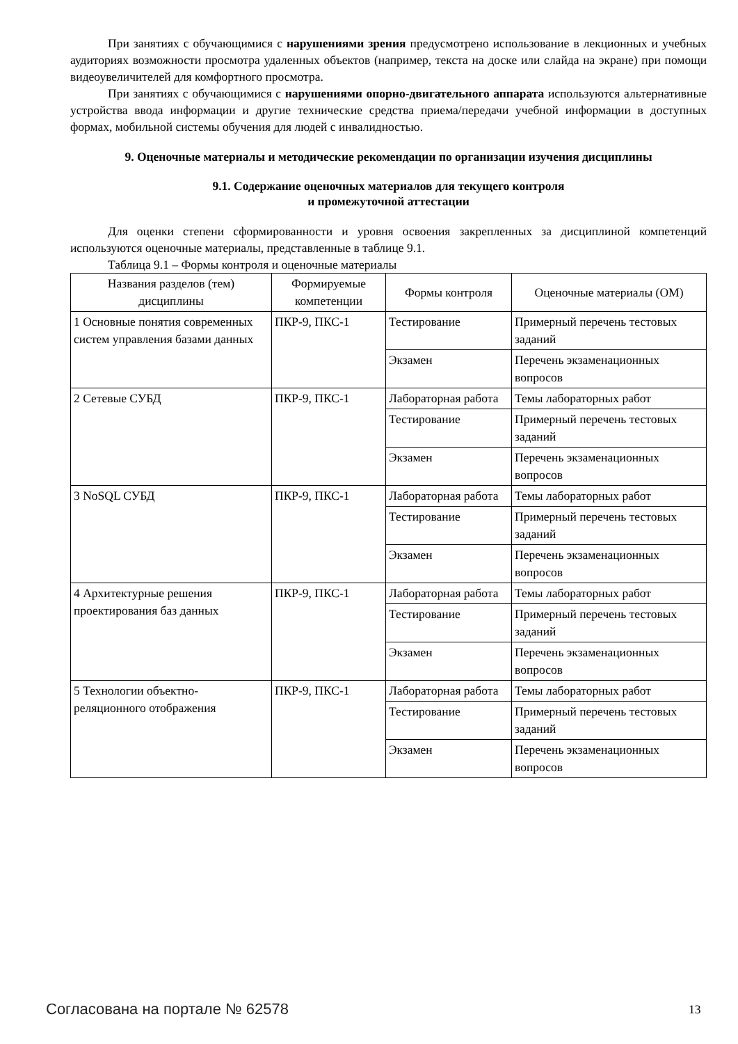При занятиях с обучающимися с нарушениями зрения предусмотрено использование в лекционных и учебных аудиториях возможности просмотра удаленных объектов (например, текста на доске или слайда на экране) при помощи видеоувеличителей для комфортного просмотра.
При занятиях с обучающимися с нарушениями опорно-двигательного аппарата используются альтернативные устройства ввода информации и другие технические средства приема/передачи учебной информации в доступных формах, мобильной системы обучения для людей с инвалидностью.
9. Оценочные материалы и методические рекомендации по организации изучения дисциплины
9.1. Содержание оценочных материалов для текущего контроля
и промежуточной аттестации
Для оценки степени сформированности и уровня освоения закрепленных за дисциплиной компетенций используются оценочные материалы, представленные в таблице 9.1.
Таблица 9.1 – Формы контроля и оценочные материалы
| Названия разделов (тем) дисциплины | Формируемые компетенции | Формы контроля | Оценочные материалы (ОМ) |
| --- | --- | --- | --- |
| 1 Основные понятия современных систем управления базами данных | ПКР-9, ПКС-1 | Тестирование | Примерный перечень тестовых заданий |
| | | Экзамен | Перечень экзаменационных вопросов |
| 2 Сетевые СУБД | ПКР-9, ПКС-1 | Лабораторная работа | Темы лабораторных работ |
| | | Тестирование | Примерный перечень тестовых заданий |
| | | Экзамен | Перечень экзаменационных вопросов |
| 3 NoSQL СУБД | ПКР-9, ПКС-1 | Лабораторная работа | Темы лабораторных работ |
| | | Тестирование | Примерный перечень тестовых заданий |
| | | Экзамен | Перечень экзаменационных вопросов |
| 4 Архитектурные решения проектирования баз данных | ПКР-9, ПКС-1 | Лабораторная работа | Темы лабораторных работ |
| | | Тестирование | Примерный перечень тестовых заданий |
| | | Экзамен | Перечень экзаменационных вопросов |
| 5 Технологии объектно-реляционного отображения | ПКР-9, ПКС-1 | Лабораторная работа | Темы лабораторных работ |
| | | Тестирование | Примерный перечень тестовых заданий |
| | | Экзамен | Перечень экзаменационных вопросов |
Согласована на портале № 62578 13